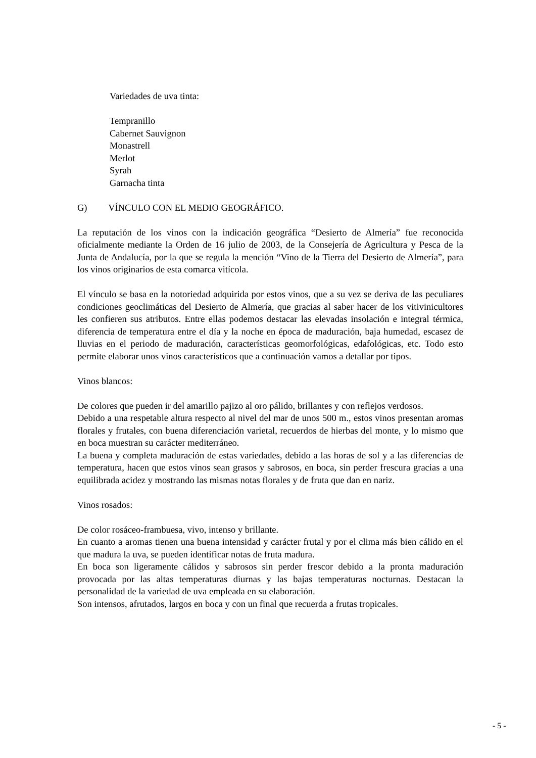Variedades de uva tinta:
Tempranillo
Cabernet Sauvignon
Monastrell
Merlot
Syrah
Garnacha tinta
G) VÍNCULO CON EL MEDIO GEOGRÁFICO.
La reputación de los vinos con la indicación geográfica “Desierto de Almería” fue reconocida oficialmente mediante la Orden de 16 julio de 2003, de la Consejería de Agricultura y Pesca de la Junta de Andalucía, por la que se regula la mención “Vino de la Tierra del Desierto de Almería”, para los vinos originarios de esta comarca vitícola.
El vínculo se basa en la notoriedad adquirida por estos vinos, que a su vez se deriva de las peculiares condiciones geoclimáticas del Desierto de Almería, que gracias al saber hacer de los vitivinicultores les confieren sus atributos. Entre ellas podemos destacar las elevadas insolación e integral térmica, diferencia de temperatura entre el día y la noche en época de maduración, baja humedad, escasez de lluvias en el periodo de maduración, características geomorfológicas, edafológicas, etc. Todo esto permite elaborar unos vinos característicos que a continuación vamos a detallar por tipos.
Vinos blancos:
De colores que pueden ir del amarillo pajizo al oro pálido, brillantes y con reflejos verdosos.
Debido a una respetable altura respecto al nivel del mar de unos 500 m., estos vinos presentan aromas florales y frutales, con buena diferenciación varietal, recuerdos de hierbas del monte, y lo mismo que en boca muestran su carácter mediterráneo.
La buena y completa maduración de estas variedades, debido a las horas de sol y a las diferencias de temperatura, hacen que estos vinos sean grasos y sabrosos, en boca, sin perder frescura gracias a una equilibrada acidez y mostrando las mismas notas florales y de fruta que dan en nariz.
Vinos rosados:
De color rosáceo-frambuesa, vivo, intenso y brillante.
En cuanto a aromas tienen una buena intensidad y carácter frutal y por el clima más bien cálido en el que madura la uva, se pueden identificar notas de fruta madura.
En boca son ligeramente cálidos y sabrosos sin perder frescor debido a la pronta maduración provocada por las altas temperaturas diurnas y las bajas temperaturas nocturnas. Destacan la personalidad de la variedad de uva empleada en su elaboración.
Son intensos, afrutados, largos en boca y con un final que recuerda a frutas tropicales.
- 5 -